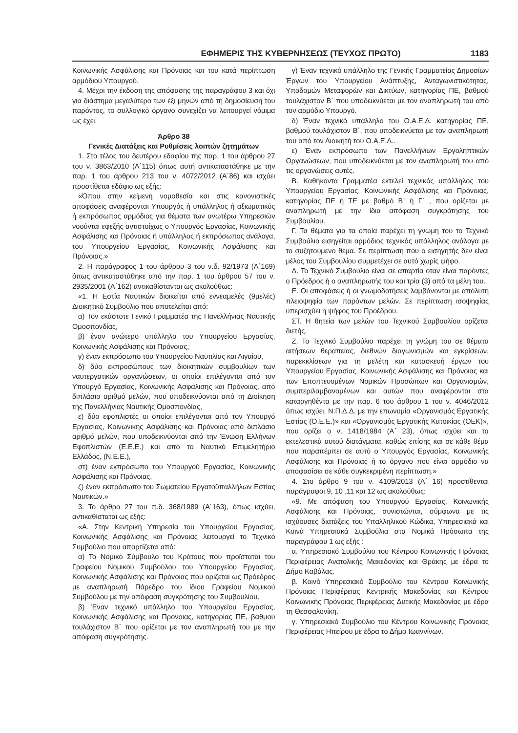ΕΦΗΜΕΡΙΣ ΤΗΣ ΚΥΒΕΡΝΗΣΕΩΣ (ΤΕΥΧΟΣ ΠΡΩΤΟ) 1183
Κοινωνικής Ασφάλισης και Πρόνοιας και του κατά περίπτωση αρμόδιου Υπουργού.
4. Μέχρι την έκδοση της απόφασης της παραγράφου 3 και όχι για διάστημα μεγαλύτερο των έξι μηνών από τη δημοσίευση του παρόντος, το συλλογικό όργανο συνεχίζει να λειτουργεί νόμιμα ως έχει.
Άρθρο 38
Γενικές Διατάξεις και Ρυθμίσεις λοιπών ζητημάτων
1. Στο τέλος του δευτέρου εδαφίου της παρ. 1 του άρθρου 27 του ν. 3863/2010 (Α΄115) όπως αυτή αντικαταστάθηκε με την παρ. 1 του άρθρου 213 του ν. 4072/2012 (Α΄86) και ισχύει προστίθεται εδάφιο ως εξής:
«Όπου στην κείμενη νομοθεσία και στις κανονιστικές αποφάσεις αναφέρονται Υπουργός ή υπάλληλος ή αξιωματικός ή εκπρόσωπος αρμόδιος για θέματα των ανωτέρω Υπηρεσιών νοούνται εφεξής αντιστοίχως ο Υπουργός Εργασίας, Κοινωνικής Ασφάλισης και Πρόνοιας ή υπάλληλος ή εκπρόσωπος ανάλογα, του Υπουργείου Εργασίας, Κοινωνικής Ασφάλισης και Πρόνοιας.»
2. Η παράγραφος 1 του άρθρου 3 του ν.δ. 92/1973 (Α΄169) όπως αντικαταστάθηκε από την παρ. 1 του άρθρου 57 του ν. 2935/2001 (Α΄162) αντικαθίστανται ως ακολούθως:
«1. Η Εστία Ναυτικών διοικείται από εννεαμελές (9μελές) Διοικητικό Συμβούλιο που αποτελείται από:
α) Τον εκάστοτε Γενικό Γραμματέα της Πανελλήνιας Ναυτικής Ομοσπονδίας,
β) έναν ανώτερο υπάλληλο του Υπουργείου Εργασίας, Κοινωνικής Ασφάλισης και Πρόνοιας,
γ) έναν εκπρόσωπο του Υπουργείου Ναυτιλίας και Αιγαίου,
δ) δύο εκπροσώπους των διοικητικών συμβουλίων των ναυτεργατικών οργανώσεων, οι οποίοι επιλέγονται από τον Υπουργό Εργασίας, Κοινωνικής Ασφάλισης και Πρόνοιας, από διπλάσιο αριθμό μελών, που υποδεικνύονται από τη Διοίκηση της Πανελλήνιας Ναυτικής Ομοσπονδίας,
ε) δύο εφοπλιστές οι οποίοι επιλέγονται από τον Υπουργό Εργασίας, Κοινωνικής Ασφάλισης και Πρόνοιας από διπλάσιο αριθμό μελών, που υποδεικνύονται από την Ένωση Ελλήνων Εφοπλιστών (Ε.Ε.Ε.) και από το Ναυτικό Επιμελητήριο Ελλάδος, (Ν.Ε.Ε.),
στ) έναν εκπρόσωπο του Υπουργού Εργασίας, Κοινωνικής Ασφάλισης και Πρόνοιας,
ζ) έναν εκπρόσωπο του Σωματείου Εργατοϋπαλλήλων Εστίας Ναυτικών.»
3. Το άρθρο 27 του π.δ. 368/1989 (Α΄163), όπως ισχύει, αντικαθίσταται ως εξής:
«Α. Στην Κεντρική Υπηρεσία του Υπουργείου Εργασίας, Κοινωνικής Ασφάλισης και Πρόνοιας λειτουργεί το Τεχνικό Συμβούλιο που απαρτίζεται από:
α) Το Νομικό Σύμβουλο του Κράτους που προϊσταται του Γραφείου Νομικού Συμβούλου του Υπουργείου Εργασίας, Κοινωνικής Ασφάλισης και Πρόνοιας που ορίζεται ως Πρόεδρος με αναπληρωτή Πάρεδρο του ίδιου Γραφείου Νομικού Συμβούλου με την απόφαση συγκρότησης του Συμβουλίου.
β) Έναν τεχνικό υπάλληλο του Υπουργείου Εργασίας, Κοινωνικής Ασφάλισης και Πρόνοιας, κατηγορίας ΠΕ, βαθμού τουλάχιστον Β΄ που ορίζεται με τον αναπληρωτή του με την απόφαση συγκρότησης.
γ) Έναν τεχνικό υπάλληλο της Γενικής Γραμματείας Δημοσίων Έργων του Υπουργείου Ανάπτυξης, Ανταγωνιστικότητας, Υποδομών Μεταφορών και Δικτύων, κατηγορίας ΠΕ, βαθμού τουλάχιστον Β΄ που υποδεικνύεται με τον αναπληρωτή του από τον αρμόδιο Υπουργό.
δ) Έναν τεχνικό υπάλληλο του Ο.Α.Ε.Δ. κατηγορίας ΠΕ, βαθμού τουλάχιστον Β΄, που υποδεικνύεται με τον αναπληρωτή του από τον Διοικητή του Ο.Α.Ε.Δ..
ε) Έναν εκπρόσωπο των Πανελλήνιων Εργοληπτικών Οργανώσεων, που υποδεικνύεται με τον αναπληρωτή του από τις οργανώσεις αυτές.
Β. Καθήκοντα Γραμματέα εκτελεί τεχνικός υπάλληλος του Υπουργείου Εργασίας, Κοινωνικής Ασφάλισης και Πρόνοιας, κατηγορίας ΠΕ ή ΤΕ με βαθμό Β΄ ή Γ΄ , που ορίζεται με αναπληρωτή με την ίδια απόφαση συγκρότησης του Συμβουλίου.
Γ. Τα θέματα για τα οποία παρέχει τη γνώμη του το Τεχνικό Συμβούλιο εισηγείται αρμόδιος τεχνικός υπάλληλος ανάλογα με το συζητούμενο θέμα. Σε περίπτωση που ο εισηγητής δεν είναι μέλος του Συμβουλίου συμμετέχει σε αυτό χωρίς ψήφο.
Δ. Το Τεχνικό Συμβούλιο είναι σε απαρτία όταν είναι παρόντες ο Πρόεδρος ή ο αναπληρωτής του και τρία (3) από τα μέλη του.
Ε. Οι αποφάσεις ή οι γνωμοδοτήσεις λαμβάνονται με απόλυτη πλειοψηφία των παρόντων μελών. Σε περίπτωση ισοψηφίας υπερισχύει η ψήφος του Προέδρου.
ΣΤ. Η θητεία των μελών του Τεχνικού Συμβουλίου ορίζεται διετής.
Ζ. Το Τεχνικό Συμβούλιο παρέχει τη γνώμη του σε θέματα αιτήσεων θεραπείας, διεθνών διαγωνισμών και εγκρίσεων, παρεκκλίσεων για τη μελέτη και κατασκευή έργων του Υπουργείου Εργασίας, Κοινωνικής Ασφάλισης και Πρόνοιας και των Εποπτευομένων Νομικών Προσώπων και Οργανισμών, συμπεριλαμβανομένων και αυτών που αναφέρονται στα καταργηθέντα με την παρ. 6 του άρθρου 1 του ν. 4046/2012 όπως ισχύει, Ν.Π.Δ.Δ. με την επωνυμία «Οργανισμός Εργατικής Εστίας (Ο.Ε.Ε.)» και «Οργανισμός Εργατικής Κατοικίας (ΟΕΚ)», που ορίζει ο ν. 1418/1984 (Α΄ 23), όπως ισχύει και τα εκτελεστικά αυτού διατάγματα, καθώς επίσης και σε κάθε θέμα που παραπέμπει σε αυτό ο Υπουργός Εργασίας, Κοινωνικής Ασφάλισης και Πρόνοιας ή το όργανο που είναι αρμόδιο να αποφασίσει σε κάθε συγκεκριμένη περίπτωση.»
4. Στο άρθρο 9 του ν. 4109/2013 (Α΄ 16) προστίθενται παράγραφοι 9, 10 ,11 και 12 ως ακολούθως:
«9. Με απόφαση του Υπουργού Εργασίας, Κοινωνικής Ασφάλισης και Πρόνοιας, συνιστώνται, σύμφωνα με τις ισχύουσες διατάξεις του Υπαλληλικού Κώδικα, Υπηρεσιακά και Κοινά Υπηρεσιακά Συμβούλια στα Νομικά Πρόσωπα της παραγράφου 1 ως εξής :
α. Υπηρεσιακό Συμβούλιο του Κέντρου Κοινωνικής Πρόνοιας Περιφέρειας Ανατολικής Μακεδονίας και Θράκης με έδρα το Δήμο Καβάλας.
β. Κοινό Υπηρεσιακό Συμβούλιο του Κέντρου Κοινωνικής Πρόνοιας Περιφέρειας Κεντρικής Μακεδονίας και Κέντρου Κοινωνικής Πρόνοιας Περιφέρειας Δυτικής Μακεδονίας με έδρα τη Θεσσαλονίκη.
γ. Υπηρεσιακό Συμβούλιο του Κέντρου Κοινωνικής Πρόνοιας Περιφέρειας Ηπείρου με έδρα το Δήμο Ιωαννίνων.